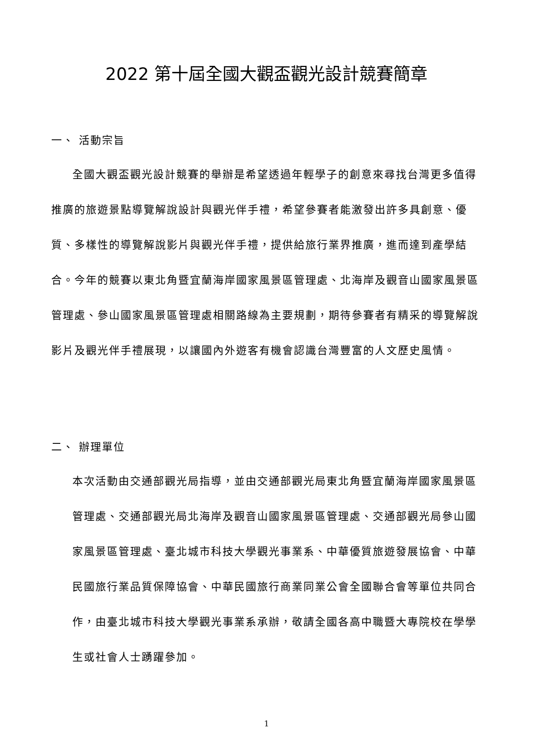2022 第十屆全國大觀盃觀光設計競賽簡章
一、 活動宗旨
全國大觀盃觀光設計競賽的舉辦是希望透過年輕學子的創意來尋找台灣更多值得推廣的旅遊景點導覽解說設計與觀光伴手禮，希望參賽者能激發出許多具創意、優質、多樣性的導覽解說影片與觀光伴手禮，提供給旅行業界推廣，進而達到產學結合。今年的競賽以東北角暨宜蘭海岸國家風景區管理處、北海岸及觀音山國家風景區管理處、參山國家風景區管理處相關路線為主要規劃，期待參賽者有精采的導覽解說影片及觀光伴手禮展現，以讓國內外遊客有機會認識台灣豐富的人文歷史風情。
二、 辦理單位
本次活動由交通部觀光局指導，並由交通部觀光局東北角暨宜蘭海岸國家風景區管理處、交通部觀光局北海岸及觀音山國家風景區管理處、交通部觀光局參山國家風景區管理處、臺北城市科技大學觀光事業系、中華優質旅遊發展協會、中華民國旅行業品質保障協會、中華民國旅行商業同業公會全國聯合會等單位共同合作，由臺北城市科技大學觀光事業系承辦，敬請全國各高中職暨大專院校在學學生或社會人士踴躍參加。
1